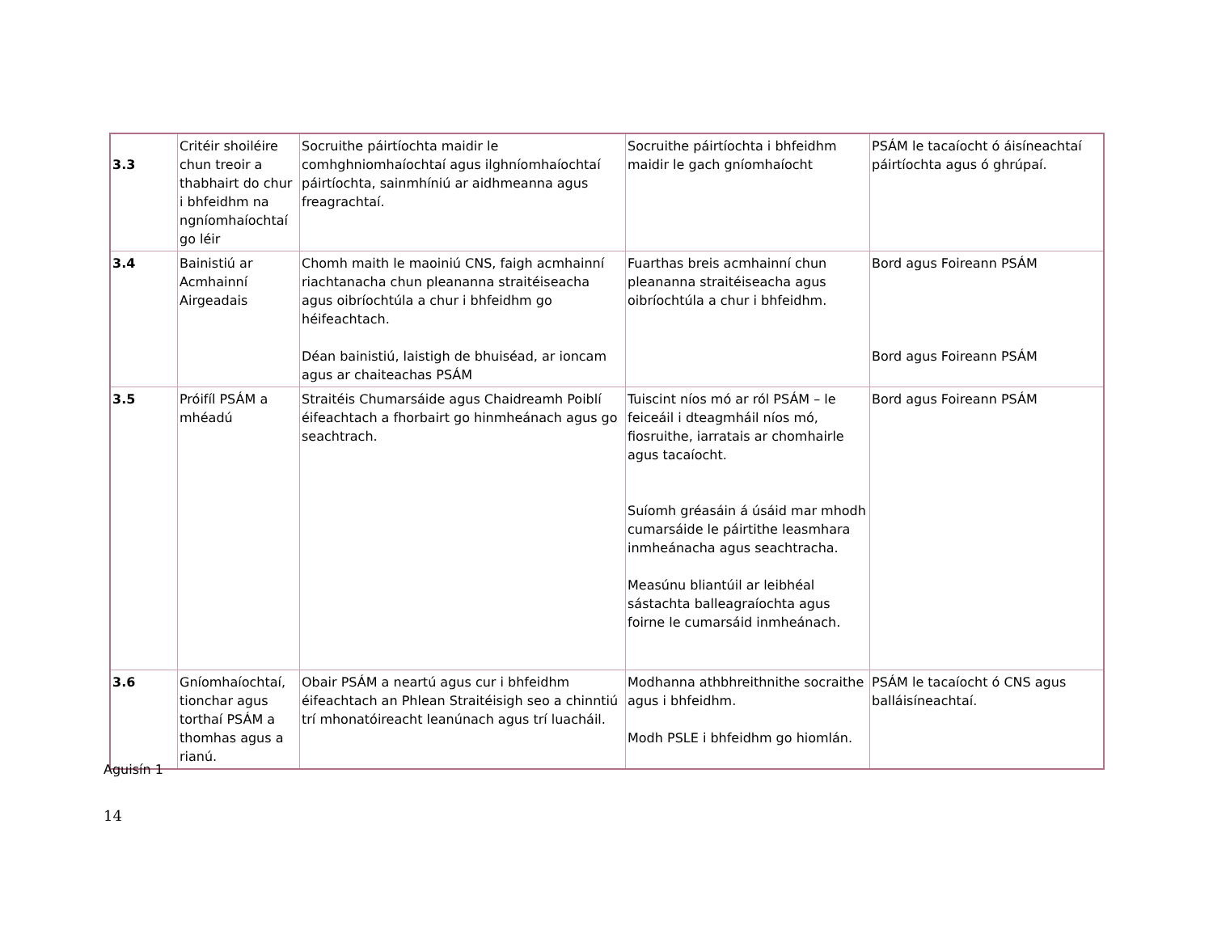| 3.3 | Critéir shoiléire chun treoir a thabhairt do chur i bhfeidhm na ngníomhaíochtaí go léir | Socruithe páirtíochta maidir le comhghniomhaíochtaí agus ilghníomhaíochtaí páirtíochta, sainmhíniú ar aidhmeanna agus freagrachtaí. | Socruithe páirtíochta i bhfeidhm maidir le gach gníomhaíocht | PSÁM le tacaíocht ó áisíneachtaí páirtíochta agus ó ghrúpaí. |
| 3.4 | Bainistiú ar Acmhainní Airgeadais | Chomh maith le maoiniú CNS, faigh acmhainní riachtanacha chun pleananna straitéiseacha agus oibríochtúla a chur i bhfeidhm go héifeachtach. Déan bainistiú, laistigh de bhuiséad, ar ioncam agus ar chaiteachas PSÁM | Fuarthas breis acmhainní chun pleananna straitéiseacha agus oibríochtúla a chur i bhfeidhm. | Bord agus Foireann PSÁM Bord agus Foireann PSÁM |
| 3.5 | Próifíl PSÁM a mhéadú | Straitéis Chumarsáide agus Chaidreamh Poiblí éifeachtach a fhorbairt go hinmheánach agus go seachtrach. | Tuiscint níos mó ar ról PSÁM – le feiceáil i dteagmháil níos mó, fiosruithe, iarratais ar chomhairle agus tacaíocht. Suíomh gréasáin á úsáid mar mhodh cumarsáide le páirtithe leasmhara inmheánacha agus seachtracha. Measúnu bliantúil ar leibhéal sástachta balleagraíochta agus foirne le cumarsáid inmheánach. | Bord agus Foireann PSÁM |
| 3.6 | Gníomhaíochtaí, tionchar agus torthaí PSÁM a thomhas agus a rianú. | Obair PSÁM a neartú agus cur i bhfeidhm éifeachtach an Phlean Straitéisigh seo a chinntiú trí mhonatóireacht leanúnach agus trí luacháil. | Modhanna athbhreithnithe socraithe agus i bhfeidhm. Modh PSLE i bhfeidhm go hiomlán. | PSÁM le tacaíocht ó CNS agus balláisíneachtaí. |
Aguisín 1
14